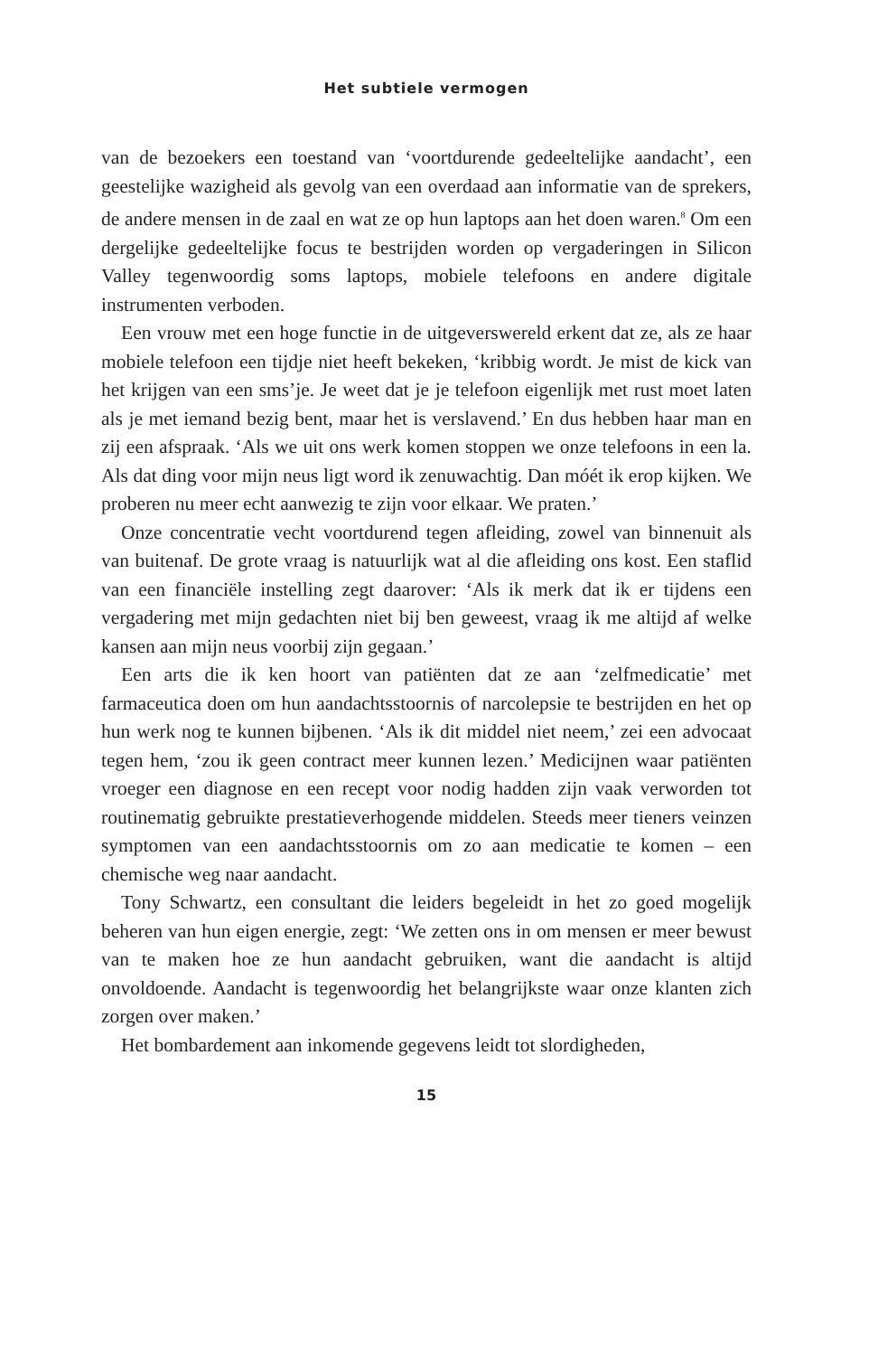Het subtiele vermogen
van de bezoekers een toestand van ‘voortdurende gedeeltelijke aandacht’, een geestelijke wazigheid als gevolg van een overdaad aan informatie van de sprekers, de andere mensen in de zaal en wat ze op hun laptops aan het doen waren.<sup>8</sup> Om een dergelijke gedeeltelijke focus te bestrijden worden op vergaderingen in Silicon Valley tegenwoordig soms laptops, mobiele telefoons en andere digitale instrumenten verboden.
Een vrouw met een hoge functie in de uitgeverswereld erkent dat ze, als ze haar mobiele telefoon een tijdje niet heeft bekeken, ‘kribbig wordt. Je mist de kick van het krijgen van een sms’je. Je weet dat je je telefoon eigenlijk met rust moet laten als je met iemand bezig bent, maar het is verslavend.’ En dus hebben haar man en zij een afspraak. ‘Als we uit ons werk komen stoppen we onze telefoons in een la. Als dat ding voor mijn neus ligt word ik zenuwachtig. Dan móét ik erop kijken. We proberen nu meer echt aanwezig te zijn voor elkaar. We praten.’
Onze concentratie vecht voortdurend tegen afleiding, zowel van binnenuit als van buitenaf. De grote vraag is natuurlijk wat al die afleiding ons kost. Een staflid van een financiële instelling zegt daarover: ‘Als ik merk dat ik er tijdens een vergadering met mijn gedachten niet bij ben geweest, vraag ik me altijd af welke kansen aan mijn neus voorbij zijn gegaan.’
Een arts die ik ken hoort van patiënten dat ze aan ‘zelfmedicatie’ met farmaceutica doen om hun aandachtsstoornis of narcolepsie te bestrijden en het op hun werk nog te kunnen bijbenen. ‘Als ik dit middel niet neem,’ zei een advocaat tegen hem, ‘zou ik geen contract meer kunnen lezen.’ Medicijnen waar patiënten vroeger een diagnose en een recept voor nodig hadden zijn vaak verworden tot routinematig gebruikte prestatieverhogende middelen. Steeds meer tieners veinzen symptomen van een aandachtsstoornis om zo aan medicatie te komen – een chemische weg naar aandacht.
Tony Schwartz, een consultant die leiders begeleidt in het zo goed mogelijk beheren van hun eigen energie, zegt: ‘We zetten ons in om mensen er meer bewust van te maken hoe ze hun aandacht gebruiken, want die aandacht is altijd onvoldoende. Aandacht is tegenwoordig het belangrijkste waar onze klanten zich zorgen over maken.’
Het bombardement aan inkomende gegevens leidt tot slordigheden,
15